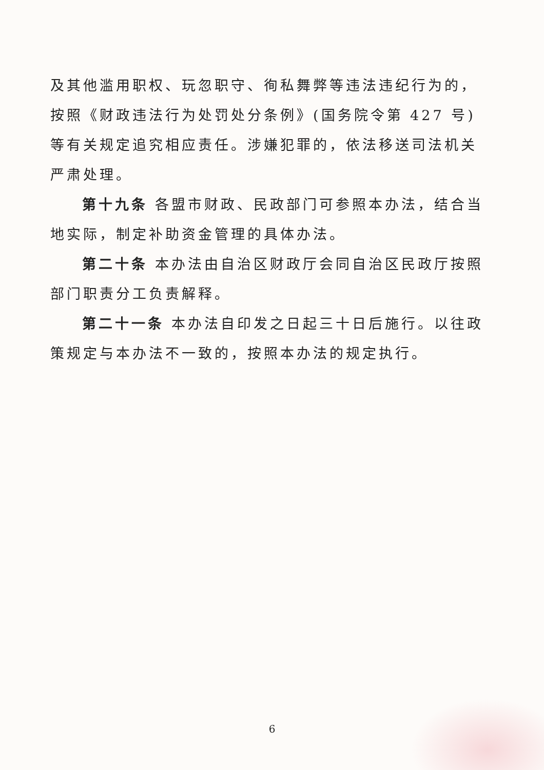及其他滥用职权、玩忽职守、徇私舞弊等违法违纪行为的，按照《财政违法行为处罚处分条例》(国务院令第 427 号)等有关规定追究相应责任。涉嫌犯罪的，依法移送司法机关严肃处理。
第十九条 各盟市财政、民政部门可参照本办法，结合当地实际，制定补助资金管理的具体办法。
第二十条 本办法由自治区财政厅会同自治区民政厅按照部门职责分工负责解释。
第二十一条 本办法自印发之日起三十日后施行。以往政策规定与本办法不一致的，按照本办法的规定执行。
6